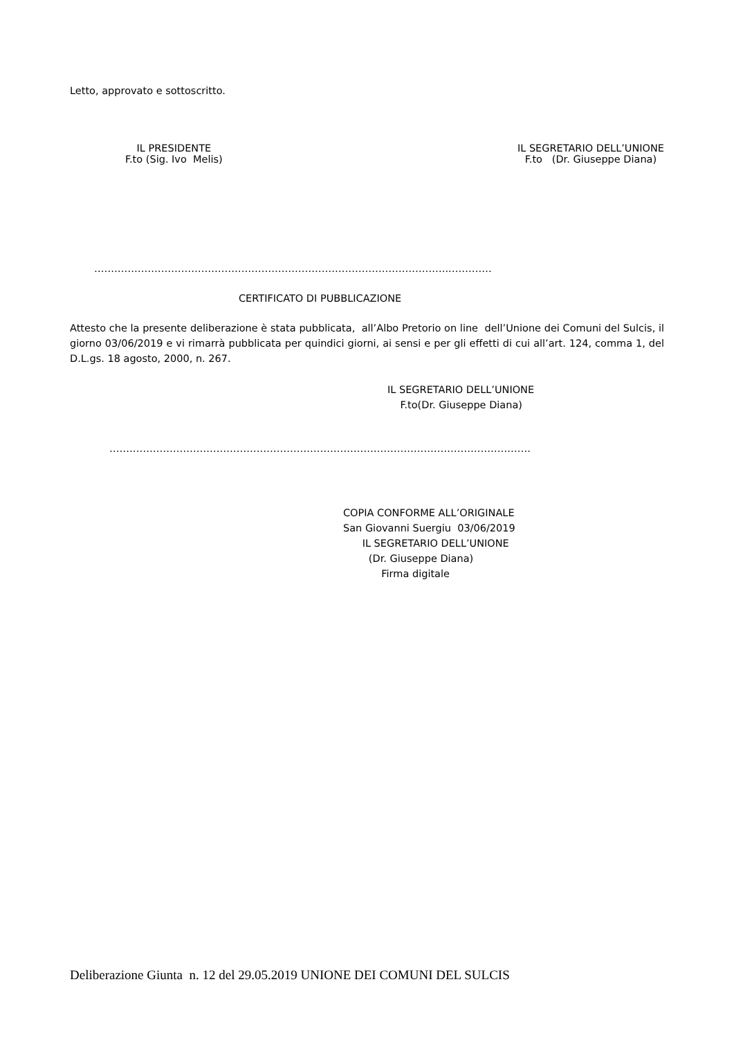Letto, approvato e sottoscritto.
IL PRESIDENTE
F.to (Sig. Ivo Melis)
IL SEGRETARIO DELL’UNIONE
F.to (Dr. Giuseppe Diana)
……………………………………………………………………………………………..…………
CERTIFICATO DI PUBBLICAZIONE
Attesto che la presente deliberazione è stata pubblicata, all’Albo Pretorio on line dell’Unione dei Comuni del Sulcis, il giorno 03/06/2019 e vi rimarrà pubblicata per quindici giorni, ai sensi e per gli effetti di cui all’art. 124, comma 1, del D.L.gs. 18 agosto, 2000, n. 267.
IL SEGRETARIO DELL’UNIONE
F.to(Dr. Giuseppe Diana)
………………………………………………………………………………………………………………
COPIA CONFORME ALL’ORIGINALE
San Giovanni Suergiu 03/06/2019
IL SEGRETARIO DELL’UNIONE
(Dr. Giuseppe Diana)
Firma digitale
Deliberazione Giunta n. 12 del 29.05.2019 UNIONE DEI COMUNI DEL SULCIS